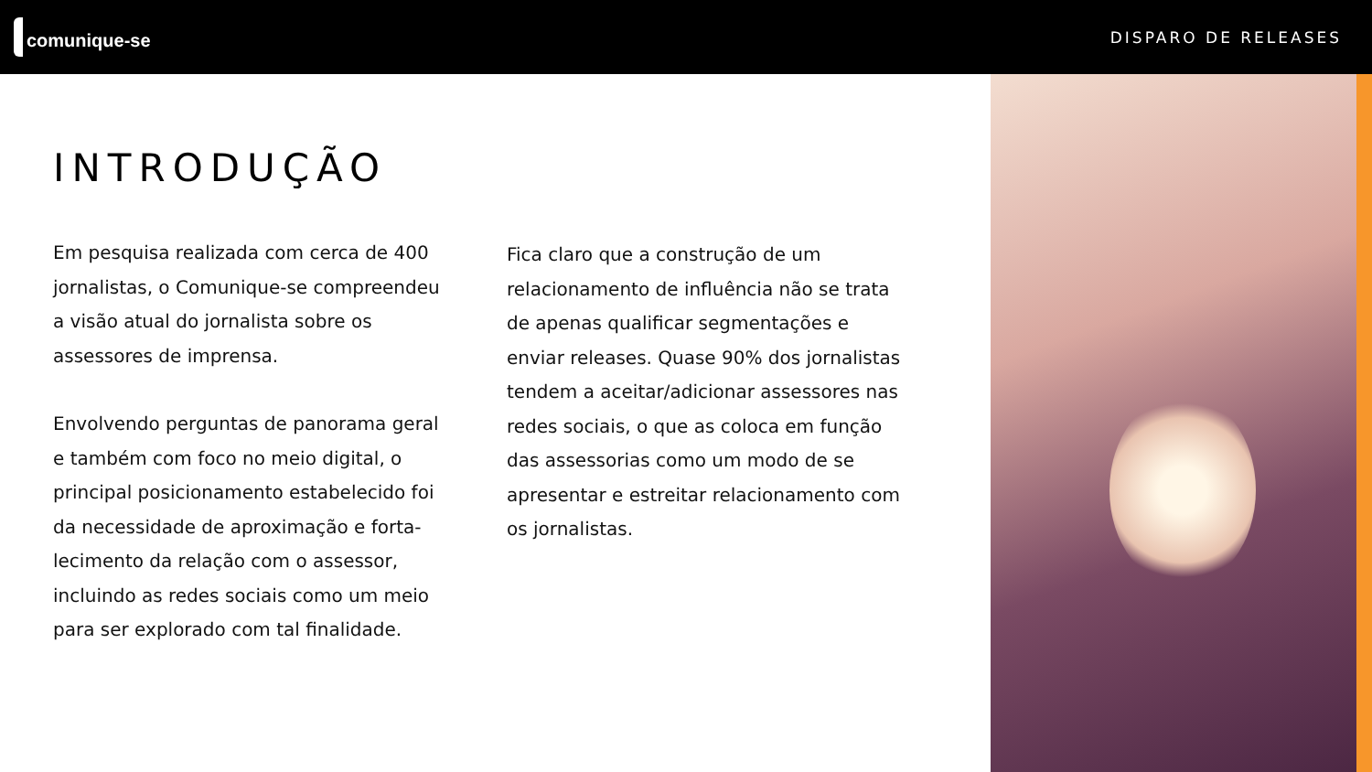comunique-se
DISPARO DE RELEASES
INTRODUÇÃO
Em pesquisa realizada com cerca de 400 jornalistas, o Comunique-se compreendeu a visão atual do jornalista sobre os assessores de imprensa.
Envolvendo perguntas de panorama geral e também com foco no meio digital, o principal posicionamento estabelecido foi da necessidade de aproximação e forta-lecimento da relação com o assessor, incluindo as redes sociais como um meio para ser explorado com tal finalidade.
Fica claro que a construção de um relacionamento de influência não se trata de apenas qualificar segmentações e enviar releases. Quase 90% dos jornalistas tendem a aceitar/adicionar assessores nas redes sociais, o que as coloca em função das assessorias como um modo de se apresentar e estreitar relacionamento com os jornalistas.